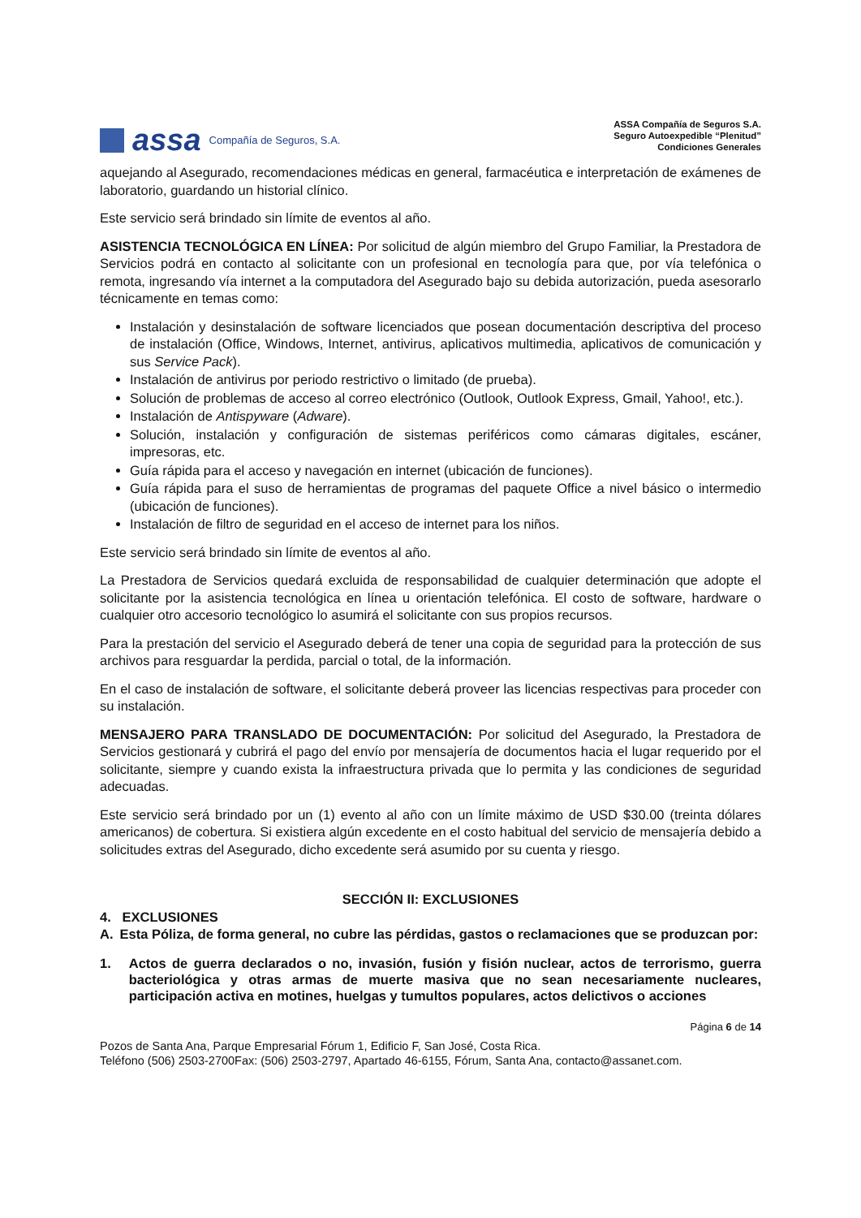assa Compañía de Seguros, S.A.
ASSA Compañía de Seguros S.A.
Seguro Autoexpedible “Plenitud”
Condiciones Generales
aquejando al Asegurado, recomendaciones médicas en general, farmacéutica e interpretación de exámenes de laboratorio, guardando un historial clínico.
Este servicio será brindado sin límite de eventos al año.
ASISTENCIA TECNOLÓGICA EN LÍNEA: Por solicitud de algún miembro del Grupo Familiar, la Prestadora de Servicios podrá en contacto al solicitante con un profesional en tecnología para que, por vía telefónica o remota, ingresando vía internet a la computadora del Asegurado bajo su debida autorización, pueda asesorarlo técnicamente en temas como:
Instalación y desinstalación de software licenciados que posean documentación descriptiva del proceso de instalación (Office, Windows, Internet, antivirus, aplicativos multimedia, aplicativos de comunicación y sus Service Pack).
Instalación de antivirus por periodo restrictivo o limitado (de prueba).
Solución de problemas de acceso al correo electrónico (Outlook, Outlook Express, Gmail, Yahoo!, etc.).
Instalación de Antispyware (Adware).
Solución, instalación y configuración de sistemas periféricos como cámaras digitales, escáner, impresoras, etc.
Guía rápida para el acceso y navegación en internet (ubicación de funciones).
Guía rápida para el suso de herramientas de programas del paquete Office a nivel básico o intermedio (ubicación de funciones).
Instalación de filtro de seguridad en el acceso de internet para los niños.
Este servicio será brindado sin límite de eventos al año.
La Prestadora de Servicios quedará excluida de responsabilidad de cualquier determinación que adopte el solicitante por la asistencia tecnológica en línea u orientación telefónica. El costo de software, hardware o cualquier otro accesorio tecnológico lo asumirá el solicitante con sus propios recursos.
Para la prestación del servicio el Asegurado deberá de tener una copia de seguridad para la protección de sus archivos para resguardar la perdida, parcial o total, de la información.
En el caso de instalación de software, el solicitante deberá proveer las licencias respectivas para proceder con su instalación.
MENSAJERO PARA TRANSLADO DE DOCUMENTACIÓN: Por solicitud del Asegurado, la Prestadora de Servicios gestionará y cubrirá el pago del envío por mensajería de documentos hacia el lugar requerido por el solicitante, siempre y cuando exista la infraestructura privada que lo permita y las condiciones de seguridad adecuadas.
Este servicio será brindado por un (1) evento al año con un límite máximo de USD $30.00 (treinta dólares americanos) de cobertura. Si existiera algún excedente en el costo habitual del servicio de mensajería debido a solicitudes extras del Asegurado, dicho excedente será asumido por su cuenta y riesgo.
SECCIÓN II: EXCLUSIONES
4. EXCLUSIONES
A. Esta Póliza, de forma general, no cubre las pérdidas, gastos o reclamaciones que se produzcan por:
1. Actos de guerra declarados o no, invasión, fusión y fisión nuclear, actos de terrorismo, guerra bacteriológica y otras armas de muerte masiva que no sean necesariamente nucleares, participación activa en motines, huelgas y tumultos populares, actos delictivos o acciones
Página 6 de 14
Pozos de Santa Ana, Parque Empresarial Fórum 1, Edificio F, San José, Costa Rica.
Teléfono (506) 2503-2700Fax: (506) 2503-2797, Apartado 46-6155, Fórum, Santa Ana, contacto@assanet.com.